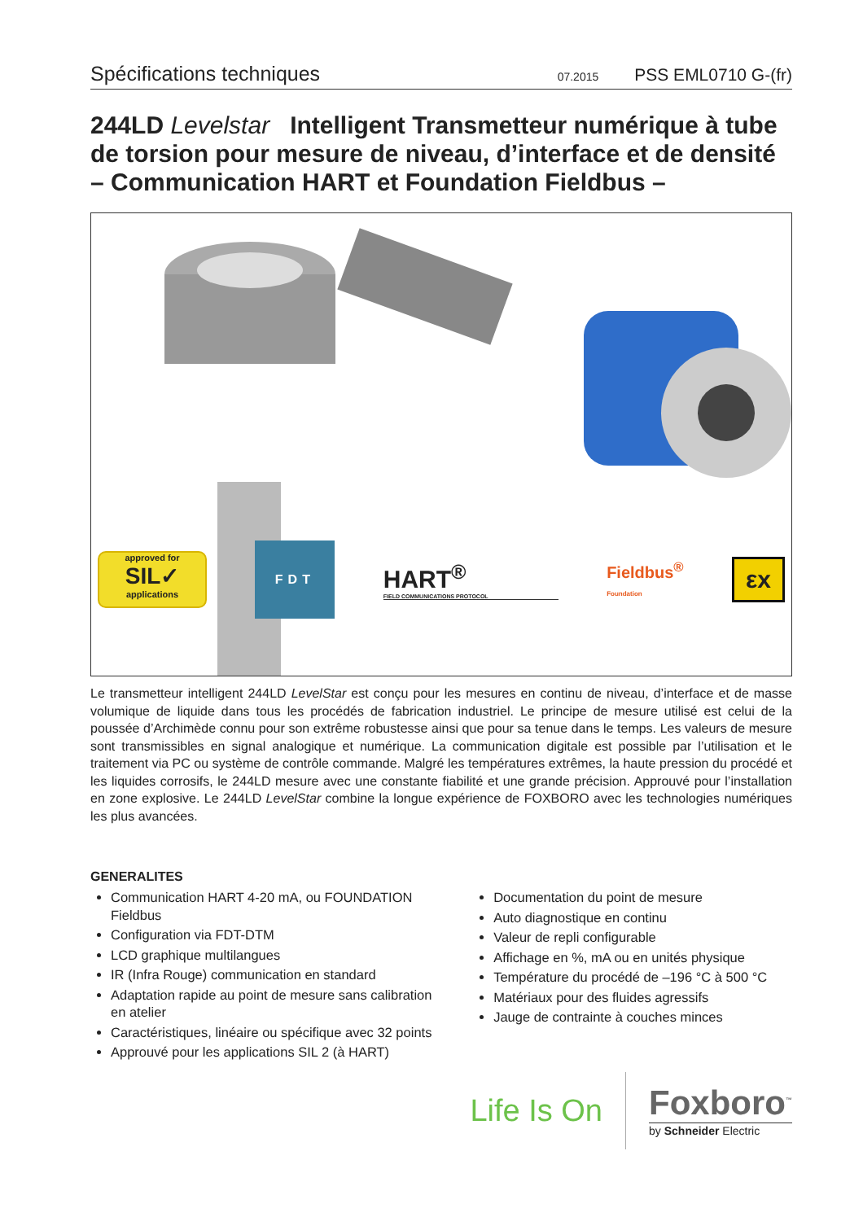Spécifications techniques 07.2015 PSS EML0710 G-(fr)
244LD Levelstar Intelligent Transmetteur numérique à tube de torsion pour mesure de niveau, d’interface et de densité – Communication HART et Foundation Fieldbus –
approved for
SIL✓
applications
FDT
HART<sup>®</sup>
FIELD COMMUNICATIONS PROTOCOL
Fieldbus<sup>®</sup>
Foundation
εx
Le transmetteur intelligent 244LD LevelStar est conçu pour les mesures en continu de niveau, d’interface et de masse volumique de liquide dans tous les procédés de fabrication industriel. Le principe de mesure utilisé est celui de la poussée d’Archimède connu pour son extrême robustesse ainsi que pour sa tenue dans le temps. Les valeurs de mesure sont transmissibles en signal analogique et numérique. La communication digitale est possible par l’utilisation et le traitement via PC ou système de contrôle commande. Malgré les températures extrêmes, la haute pression du procédé et les liquides corrosifs, le 244LD mesure avec une constante fiabilité et une grande précision. Approuvé pour l’installation en zone explosive. Le 244LD LevelStar combine la longue expérience de FOXBORO avec les technologies numériques les plus avancées.
GENERALITES
Communication HART 4-20 mA, ou FOUNDATION Fieldbus
Configuration via FDT-DTM
LCD graphique multilangues
IR (Infra Rouge) communication en standard
Adaptation rapide au point de mesure sans calibration en atelier
Caractéristiques, linéaire ou spécifique avec 32 points
Approuvé pour les applications SIL 2 (à HART)
Documentation du point de mesure
Auto diagnostique en continu
Valeur de repli configurable
Affichage en %, mA ou en unités physique
Température du procédé de –196 °C à 500 °C
Matériaux pour des fluides agressifs
Jauge de contrainte à couches minces
Life Is On
Foxboro<sup>™</sup>
by Schneider Electric